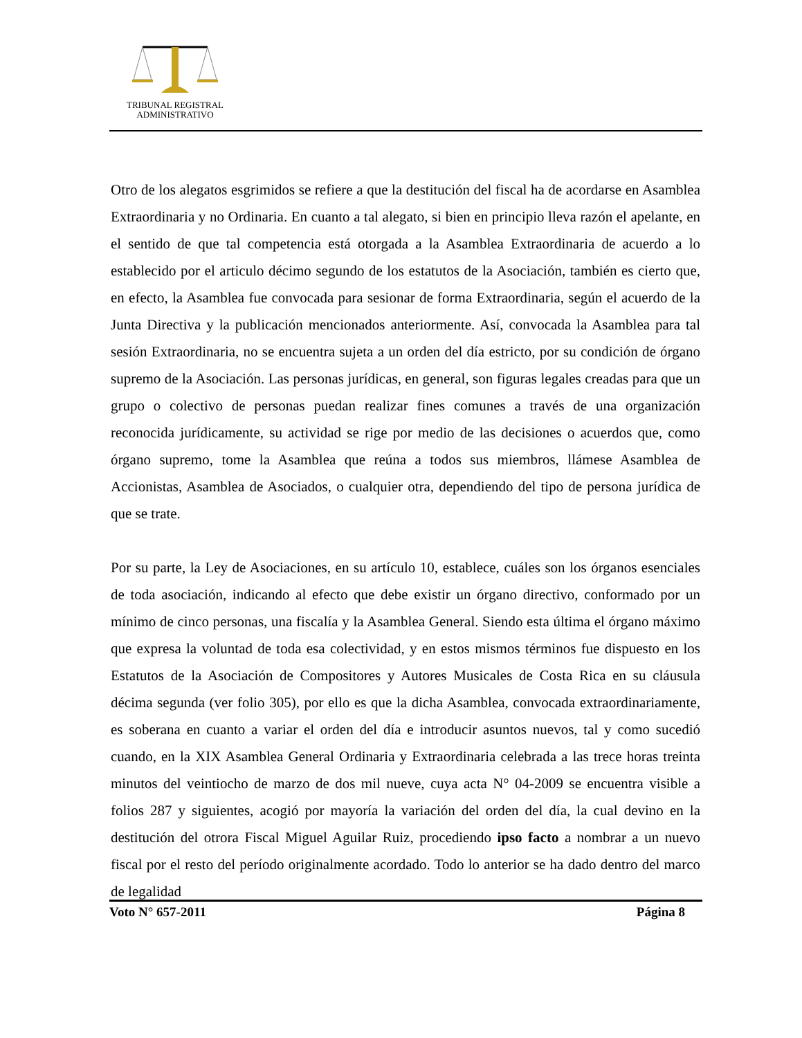TRIBUNAL REGISTRAL
ADMINISTRATIVO
Otro de los alegatos esgrimidos se refiere a que la destitución del fiscal ha de acordarse en Asamblea Extraordinaria y no Ordinaria. En cuanto a tal alegato, si bien en principio lleva razón el apelante, en el sentido de que tal competencia está otorgada a la Asamblea Extraordinaria de acuerdo a lo establecido por el articulo décimo segundo de los estatutos de la Asociación, también es cierto que, en efecto, la Asamblea fue convocada para sesionar de forma Extraordinaria, según el acuerdo de la Junta Directiva y la publicación mencionados anteriormente. Así, convocada la Asamblea para tal sesión Extraordinaria, no se encuentra sujeta a un orden del día estricto, por su condición de órgano supremo de la Asociación. Las personas jurídicas, en general, son figuras legales creadas para que un grupo o colectivo de personas puedan realizar fines comunes a través de una organización reconocida jurídicamente, su actividad se rige por medio de las decisiones o acuerdos que, como órgano supremo, tome la Asamblea que reúna a todos sus miembros, llámese Asamblea de Accionistas, Asamblea de Asociados, o cualquier otra, dependiendo del tipo de persona jurídica de que se trate.
Por su parte, la Ley de Asociaciones, en su artículo 10, establece, cuáles son los órganos esenciales de toda asociación, indicando al efecto que debe existir un órgano directivo, conformado por un mínimo de cinco personas, una fiscalía y la Asamblea General. Siendo esta última el órgano máximo que expresa la voluntad de toda esa colectividad, y en estos mismos términos fue dispuesto en los Estatutos de la Asociación de Compositores y Autores Musicales de Costa Rica en su cláusula décima segunda (ver folio 305), por ello es que la dicha Asamblea, convocada extraordinariamente, es soberana en cuanto a variar el orden del día e introducir asuntos nuevos, tal y como sucedió cuando, en la XIX Asamblea General Ordinaria y Extraordinaria celebrada a las trece horas treinta minutos del veintiocho de marzo de dos mil nueve, cuya acta N° 04-2009 se encuentra visible a folios 287 y siguientes, acogió por mayoría la variación del orden del día, la cual devino en la destitución del otrora Fiscal Miguel Aguilar Ruiz, procediendo ipso facto a nombrar a un nuevo fiscal por el resto del período originalmente acordado. Todo lo anterior se ha dado dentro del marco de legalidad
Voto N° 657-2011 Página 8